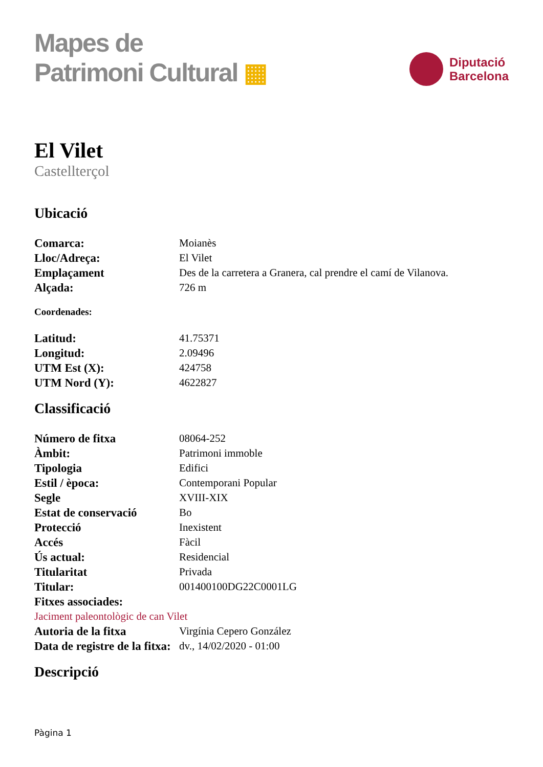Mapes de
Patrimoni Cultural ▦
Diputació
Barcelona
El Vilet
Castellterçol
Ubicació
| Comarca: | Moianès |
| Lloc/Adreça: | El Vilet |
| Emplaçament | Des de la carretera a Granera, cal prendre el camí de Vilanova. |
| Alçada: | 726 m |
Coordenades:
| Latitud: | 41.75371 |
| Longitud: | 2.09496 |
| UTM Est (X): | 424758 |
| UTM Nord (Y): | 4622827 |
Classificació
| Número de fitxa | 08064-252 |
| Àmbit: | Patrimoni immoble |
| Tipologia | Edifici |
| Estil / època: | Contemporani Popular |
| Segle | XVIII-XIX |
| Estat de conservació | Bo |
| Protecció | Inexistent |
| Accés | Fàcil |
| Ús actual: | Residencial |
| Titularitat | Privada |
| Titular: | 001400100DG22C0001LG |
| Fitxes associades: | |
| Jaciment paleontològic de can Vilet | |
| Autoria de la fitxa | Virgínia Cepero González |
| Data de registre de la fitxa: | dv., 14/02/2020 - 01:00 |
Descripció
Pàgina 1